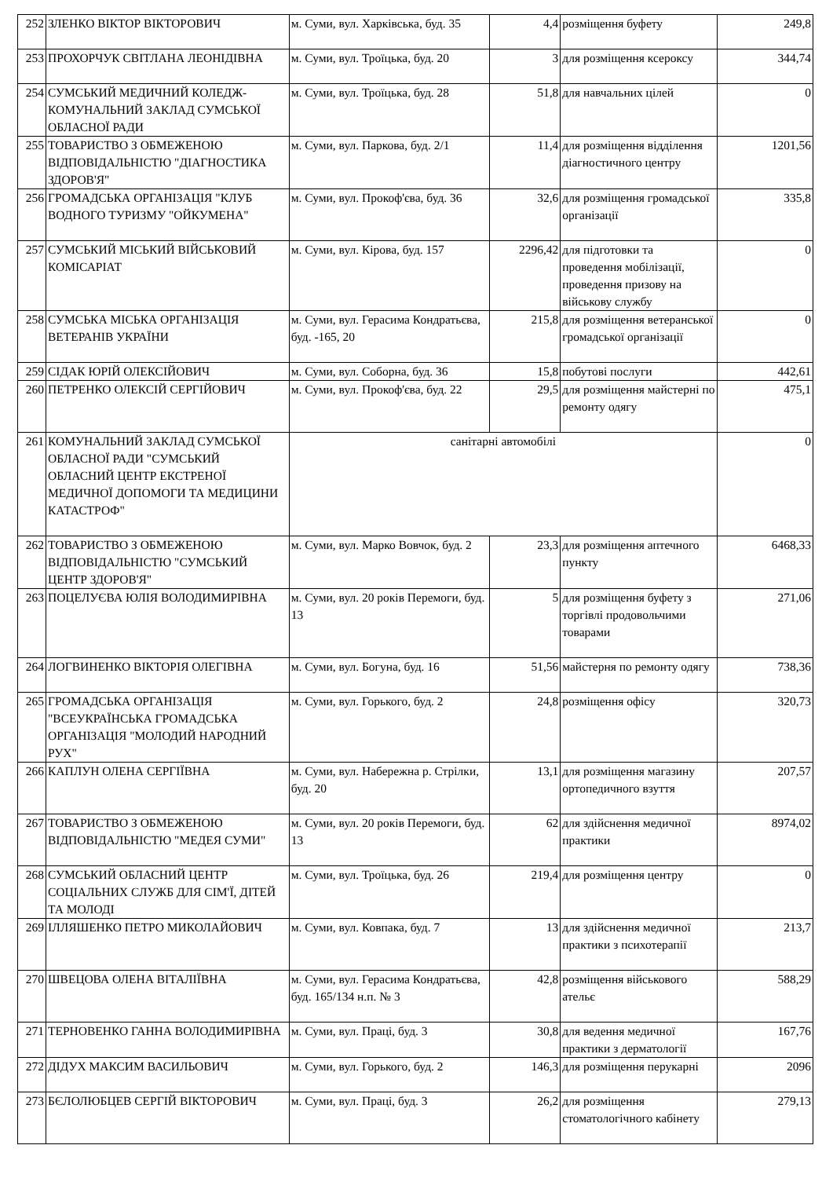| 252 | ЗЛЕНКО ВІКТОР ВІКТОРОВИЧ | м. Суми, вул. Харківська, буд. 35 | 4,4 | розміщення буфету | 249,8 |
| 253 | ПРОХОРЧУК СВІТЛАНА ЛЕОНІДІВНА | м. Суми, вул. Троїцька, буд. 20 | 3 | для розміщення ксероксу | 344,74 |
| 254 | СУМСЬКИЙ МЕДИЧНИЙ КОЛЕДЖ-КОМУНАЛЬНИЙ ЗАКЛАД СУМСЬКОЇ ОБЛАСНОЇ РАДИ | м. Суми, вул. Троїцька, буд. 28 | 51,8 | для навчальних цілей | 0 |
| 255 | ТОВАРИСТВО З ОБМЕЖЕНОЮ ВІДПОВІДАЛЬНІСТЮ "ДІАГНОСТИКА ЗДОРОВ'Я" | м. Суми, вул. Паркова, буд. 2/1 | 11,4 | для розміщення відділення діагностичного центру | 1201,56 |
| 256 | ГРОМАДСЬКА ОРГАНІЗАЦІЯ "КЛУБ ВОДНОГО ТУРИЗМУ "ОЙКУМЕНА" | м. Суми, вул. Прокоф'єва, буд. 36 | 32,6 | для розміщення громадської організації | 335,8 |
| 257 | СУМСЬКИЙ МІСЬКИЙ ВІЙСЬКОВИЙ КОМІСАРІАТ | м. Суми, вул. Кірова, буд. 157 | 2296,42 | для підготовки та проведення мобілізації, проведення призову на військову службу | 0 |
| 258 | СУМСЬКА МІСЬКА ОРГАНІЗАЦІЯ ВЕТЕРАНІВ УКРАЇНИ | м. Суми, вул. Герасима Кондратьєва, буд. -165, 20 | 215,8 | для розміщення ветеранської громадської організації | 0 |
| 259 | СІДАК ЮРІЙ ОЛЕКСІЙОВИЧ | м. Суми, вул. Соборна, буд. 36 | 15,8 | побутові послуги | 442,61 |
| 260 | ПЕТРЕНКО ОЛЕКСІЙ СЕРГІЙОВИЧ | м. Суми, вул. Прокоф'єва, буд. 22 | 29,5 | для розміщення майстерні по ремонту одягу | 475,1 |
| 261 | КОМУНАЛЬНИЙ ЗАКЛАД СУМСЬКОЇ ОБЛАСНОЇ РАДИ "СУМСЬКИЙ ОБЛАСНИЙ ЦЕНТР ЕКСТРЕНОЇ МЕДИЧНОЇ ДОПОМОГИ ТА МЕДИЦИНИ КАТАСТРОФ" | санітарні автомобілі | | | 0 |
| 262 | ТОВАРИСТВО З ОБМЕЖЕНОЮ ВІДПОВІДАЛЬНІСТЮ "СУМСЬКИЙ ЦЕНТР ЗДОРОВ'Я" | м. Суми, вул. Марко Вовчок, буд. 2 | 23,3 | для розміщення аптечного пункту | 6468,33 |
| 263 | ПОЦЕЛУЄВА ЮЛІЯ ВОЛОДИМИРІВНА | м. Суми, вул. 20 років Перемоги, буд. 13 | 5 | для розміщення буфету з торгівлі продовольчими товарами | 271,06 |
| 264 | ЛОГВИНЕНКО ВІКТОРІЯ ОЛЕГІВНА | м. Суми, вул. Богуна, буд. 16 | 51,56 | майстерня по ремонту одягу | 738,36 |
| 265 | ГРОМАДСЬКА ОРГАНІЗАЦІЯ "ВСЕУКРАЇНСЬКА ГРОМАДСЬКА ОРГАНІЗАЦІЯ "МОЛОДИЙ НАРОДНИЙ РУХ" | м. Суми, вул. Горького, буд. 2 | 24,8 | розміщення офісу | 320,73 |
| 266 | КАПЛУН ОЛЕНА СЕРГІЇВНА | м. Суми, вул. Набережна р. Стрілки, буд. 20 | 13,1 | для розміщення магазину ортопедичного взуття | 207,57 |
| 267 | ТОВАРИСТВО З ОБМЕЖЕНОЮ ВІДПОВІДАЛЬНІСТЮ "МЕДЕЯ СУМИ" | м. Суми, вул. 20 років Перемоги, буд. 13 | 62 | для здійснення медичної практики | 8974,02 |
| 268 | СУМСЬКИЙ ОБЛАСНИЙ ЦЕНТР СОЦІАЛЬНИХ СЛУЖБ ДЛЯ СІМ'Ї, ДІТЕЙ ТА МОЛОДІ | м. Суми, вул. Троїцька, буд. 26 | 219,4 | для розміщення центру | 0 |
| 269 | ІЛЛЯШЕНКО ПЕТРО МИКОЛАЙОВИЧ | м. Суми, вул. Ковпака, буд. 7 | 13 | для здійснення медичної практики з психотерапії | 213,7 |
| 270 | ШВЕЦОВА ОЛЕНА ВІТАЛІЇВНА | м. Суми, вул. Герасима Кондратьєва, буд. 165/134 н.п. № 3 | 42,8 | розміщення військового ательє | 588,29 |
| 271 | ТЕРНОВЕНКО ГАННА ВОЛОДИМИРІВНА | м. Суми, вул. Праці, буд. 3 | 30,8 | для ведення медичної практики з дерматології | 167,76 |
| 272 | ДІДУХ МАКСИМ ВАСИЛЬОВИЧ | м. Суми, вул. Горького, буд. 2 | 146,3 | для розміщення перукарні | 2096 |
| 273 | БЄЛОЛЮБЦЕВ СЕРГІЙ ВІКТОРОВИЧ | м. Суми, вул. Праці, буд. 3 | 26,2 | для розміщення стоматологічного кабінету | 279,13 |